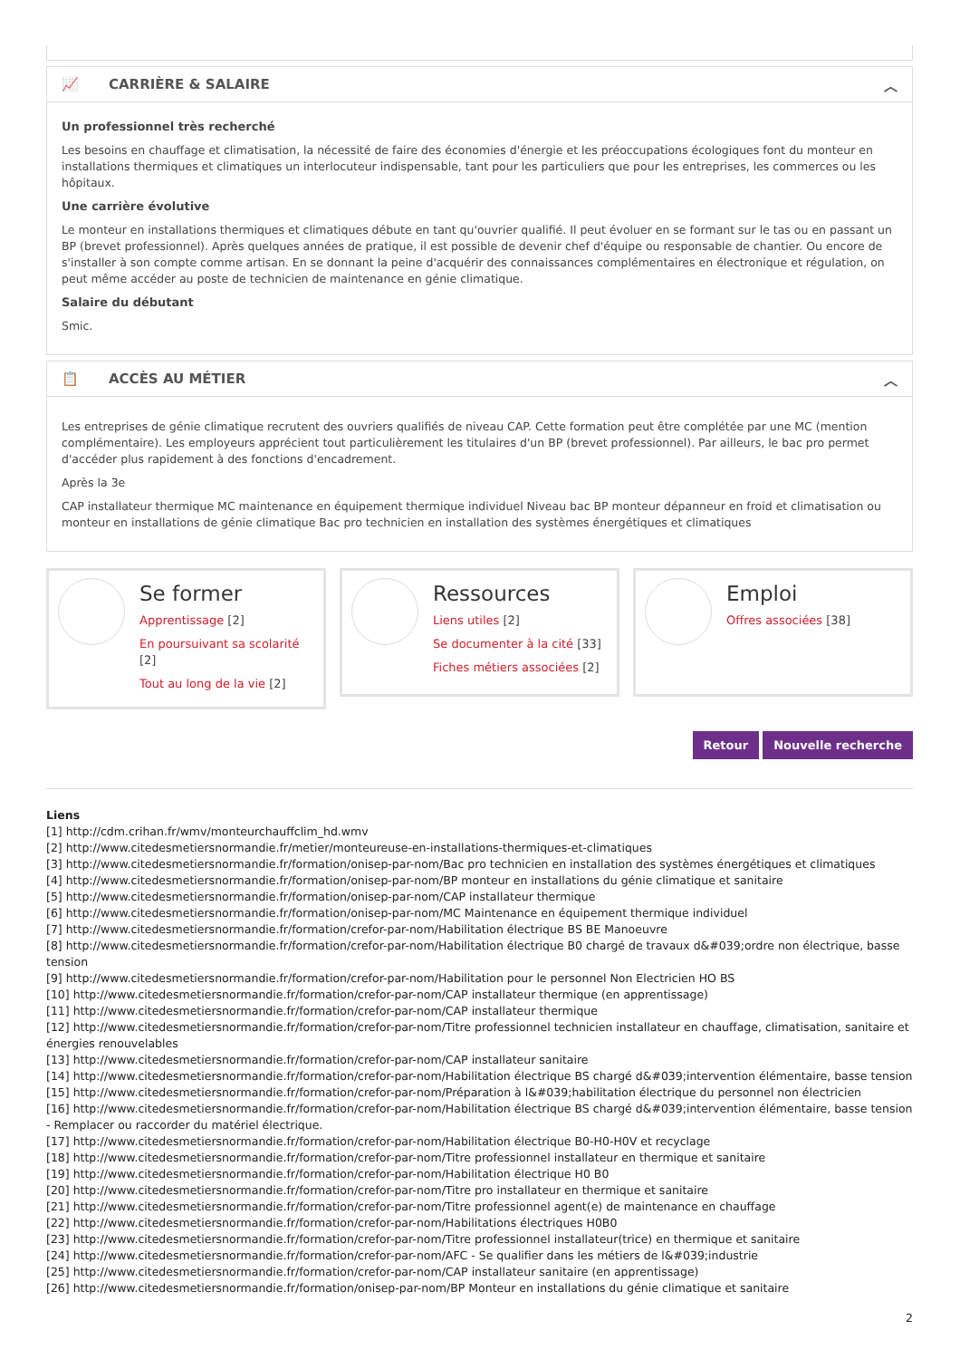📈 CARRIÈRE & SALAIRE ︿
Un professionnel très recherché
Les besoins en chauffage et climatisation, la nécessité de faire des économies d'énergie et les préoccupations écologiques font du monteur en installations thermiques et climatiques un interlocuteur indispensable, tant pour les particuliers que pour les entreprises, les commerces ou les hôpitaux.
Une carrière évolutive
Le monteur en installations thermiques et climatiques débute en tant qu'ouvrier qualifié. Il peut évoluer en se formant sur le tas ou en passant un BP (brevet professionnel). Après quelques années de pratique, il est possible de devenir chef d'équipe ou responsable de chantier. Ou encore de s'installer à son compte comme artisan. En se donnant la peine d'acquérir des connaissances complémentaires en électronique et régulation, on peut même accéder au poste de technicien de maintenance en génie climatique.
Salaire du débutant
Smic.
📋 ACCÈS AU MÉTIER ︿
Les entreprises de génie climatique recrutent des ouvriers qualifiés de niveau CAP. Cette formation peut être complétée par une MC (mention complémentaire). Les employeurs apprécient tout particulièrement les titulaires d'un BP (brevet professionnel). Par ailleurs, le bac pro permet d'accéder plus rapidement à des fonctions d'encadrement.
Après la 3e
CAP installateur thermique MC maintenance en équipement thermique individuel Niveau bac BP monteur dépanneur en froid et climatisation ou monteur en installations de génie climatique Bac pro technicien en installation des systèmes énergétiques et climatiques
Se former
Apprentissage [2]
En poursuivant sa scolarité [2]
Tout au long de la vie [2]
Ressources
Liens utiles [2]
Se documenter à la cité [33]
Fiches métiers associées [2]
Emploi
Offres associées [38]
Retour Nouvelle recherche
Liens
[1] http://cdm.crihan.fr/wmv/monteurchauffclim_hd.wmv
[2] http://www.citedesmetiersnormandie.fr/metier/monteureuse-en-installations-thermiques-et-climatiques
[3] http://www.citedesmetiersnormandie.fr/formation/onisep-par-nom/Bac pro technicien en installation des systèmes énergétiques et climatiques
[4] http://www.citedesmetiersnormandie.fr/formation/onisep-par-nom/BP monteur en installations du génie climatique et sanitaire
[5] http://www.citedesmetiersnormandie.fr/formation/onisep-par-nom/CAP installateur thermique
[6] http://www.citedesmetiersnormandie.fr/formation/onisep-par-nom/MC Maintenance en équipement thermique individuel
[7] http://www.citedesmetiersnormandie.fr/formation/crefor-par-nom/Habilitation électrique BS BE Manoeuvre
[8] http://www.citedesmetiersnormandie.fr/formation/crefor-par-nom/Habilitation électrique B0 chargé de travaux d&#039;ordre non électrique, basse tension
[9] http://www.citedesmetiersnormandie.fr/formation/crefor-par-nom/Habilitation pour le personnel Non Electricien HO BS
[10] http://www.citedesmetiersnormandie.fr/formation/crefor-par-nom/CAP installateur thermique (en apprentissage)
[11] http://www.citedesmetiersnormandie.fr/formation/crefor-par-nom/CAP installateur thermique
[12] http://www.citedesmetiersnormandie.fr/formation/crefor-par-nom/Titre professionnel technicien installateur en chauffage, climatisation, sanitaire et énergies renouvelables
[13] http://www.citedesmetiersnormandie.fr/formation/crefor-par-nom/CAP installateur sanitaire
[14] http://www.citedesmetiersnormandie.fr/formation/crefor-par-nom/Habilitation électrique BS chargé d&#039;intervention élémentaire, basse tension
[15] http://www.citedesmetiersnormandie.fr/formation/crefor-par-nom/Préparation à l&#039;habilitation électrique du personnel non électricien
[16] http://www.citedesmetiersnormandie.fr/formation/crefor-par-nom/Habilitation électrique BS chargé d&#039;intervention élémentaire, basse tension - Remplacer ou raccorder du matériel électrique.
[17] http://www.citedesmetiersnormandie.fr/formation/crefor-par-nom/Habilitation électrique B0-H0-H0V et recyclage
[18] http://www.citedesmetiersnormandie.fr/formation/crefor-par-nom/Titre professionnel installateur en thermique et sanitaire
[19] http://www.citedesmetiersnormandie.fr/formation/crefor-par-nom/Habilitation électrique H0 B0
[20] http://www.citedesmetiersnormandie.fr/formation/crefor-par-nom/Titre pro installateur en thermique et sanitaire
[21] http://www.citedesmetiersnormandie.fr/formation/crefor-par-nom/Titre professionnel agent(e) de maintenance en chauffage
[22] http://www.citedesmetiersnormandie.fr/formation/crefor-par-nom/Habilitations électriques H0B0
[23] http://www.citedesmetiersnormandie.fr/formation/crefor-par-nom/Titre professionnel installateur(trice) en thermique et sanitaire
[24] http://www.citedesmetiersnormandie.fr/formation/crefor-par-nom/AFC - Se qualifier dans les métiers de l&#039;industrie
[25] http://www.citedesmetiersnormandie.fr/formation/crefor-par-nom/CAP installateur sanitaire (en apprentissage)
[26] http://www.citedesmetiersnormandie.fr/formation/onisep-par-nom/BP Monteur en installations du génie climatique et sanitaire
2